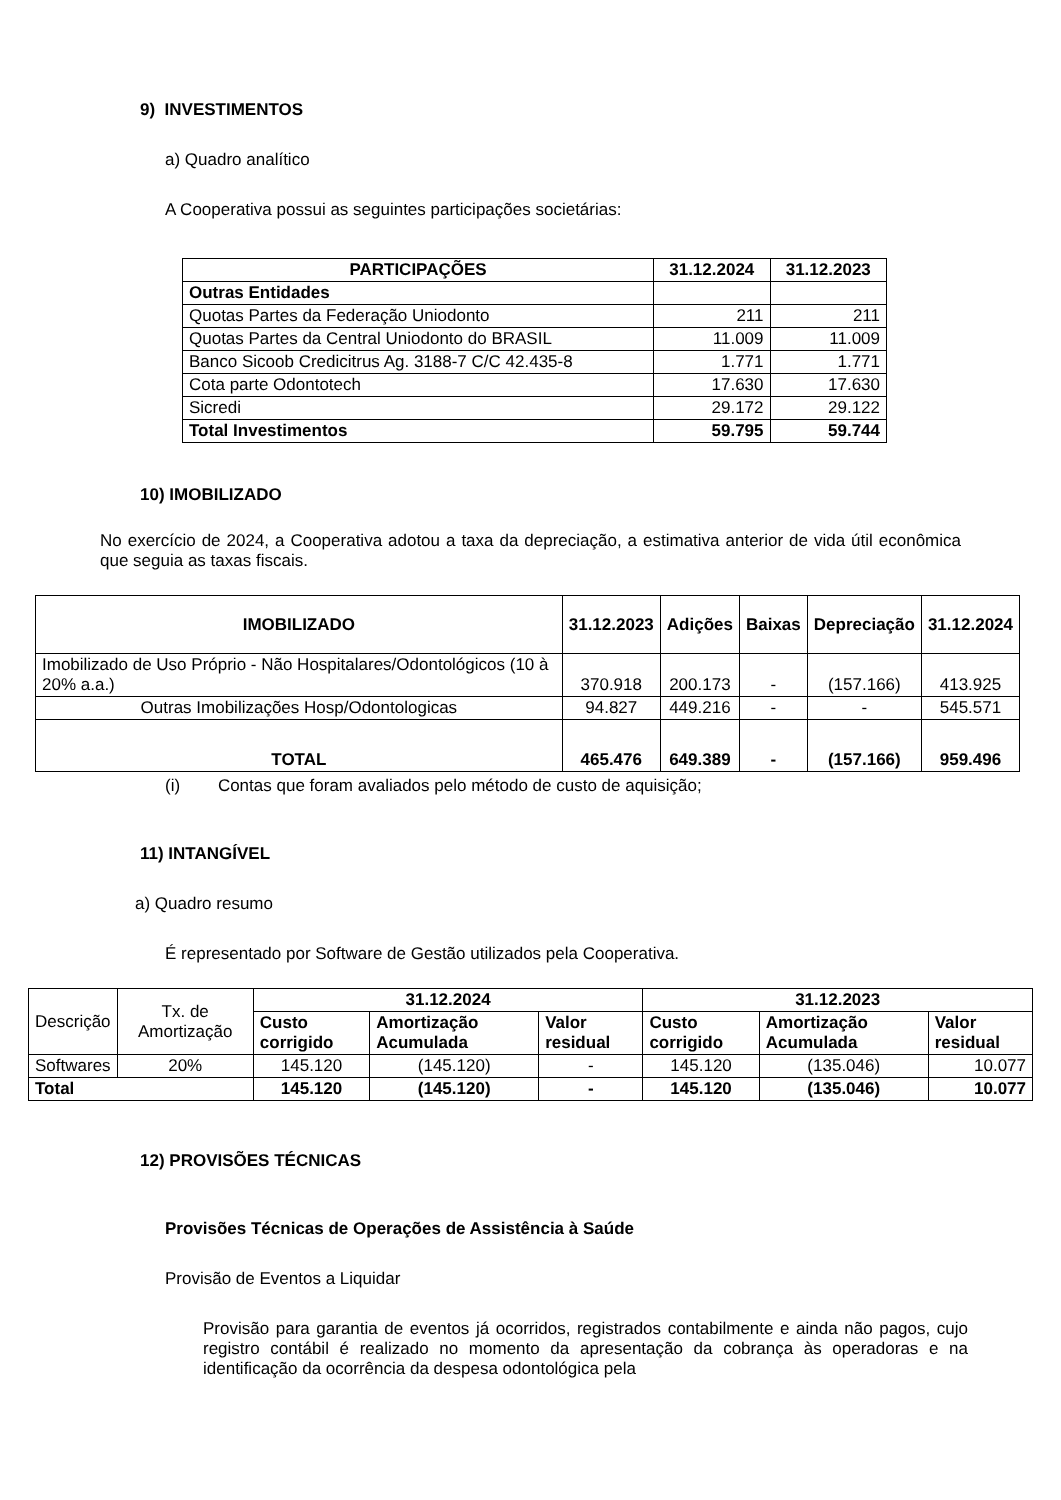9) INVESTIMENTOS
a) Quadro analítico
A Cooperativa possui as seguintes participações societárias:
| PARTICIPAÇÕES | 31.12.2024 | 31.12.2023 |
| --- | --- | --- |
| Outras Entidades | | |
| Quotas Partes da Federação Uniodonto | 211 | 211 |
| Quotas Partes da Central Uniodonto do BRASIL | 11.009 | 11.009 |
| Banco Sicoob Credicitrus Ag. 3188-7 C/C 42.435-8 | 1.771 | 1.771 |
| Cota parte Odontotech | 17.630 | 17.630 |
| Sicredi | 29.172 | 29.122 |
| Total Investimentos | 59.795 | 59.744 |
10) IMOBILIZADO
No exercício de 2024, a Cooperativa adotou a taxa da depreciação, a estimativa anterior de vida útil econômica que seguia as taxas fiscais.
| IMOBILIZADO | 31.12.2023 | Adições | Baixas | Depreciação | 31.12.2024 |
| --- | --- | --- | --- | --- | --- |
| Imobilizado de Uso Próprio - Não Hospitalares/Odontológicos (10 à 20% a.a.) | 370.918 | 200.173 | - | (157.166) | 413.925 |
| Outras Imobilizações Hosp/Odontologicas | 94.827 | 449.216 | - | - | 545.571 |
| TOTAL | 465.476 | 649.389 | - | (157.166) | 959.496 |
(i) Contas que foram avaliados pelo método de custo de aquisição;
11) INTANGÍVEL
a) Quadro resumo
É representado por Software de Gestão utilizados pela Cooperativa.
| Descrição | Tx. de Amortização | 31.12.2024 | | | 31.12.2023 | | |
| | | Custo corrigido | Amortização Acumulada | Valor residual | Custo corrigido | Amortização Acumulada | Valor residual |
| Softwares | 20% | 145.120 | (145.120) | - | 145.120 | (135.046) | 10.077 |
| Total | | 145.120 | (145.120) | - | 145.120 | (135.046) | 10.077 |
12) PROVISÕES TÉCNICAS
Provisões Técnicas de Operações de Assistência à Saúde
Provisão de Eventos a Liquidar
Provisão para garantia de eventos já ocorridos, registrados contabilmente e ainda não pagos, cujo registro contábil é realizado no momento da apresentação da cobrança às operadoras e na identificação da ocorrência da despesa odontológica pela